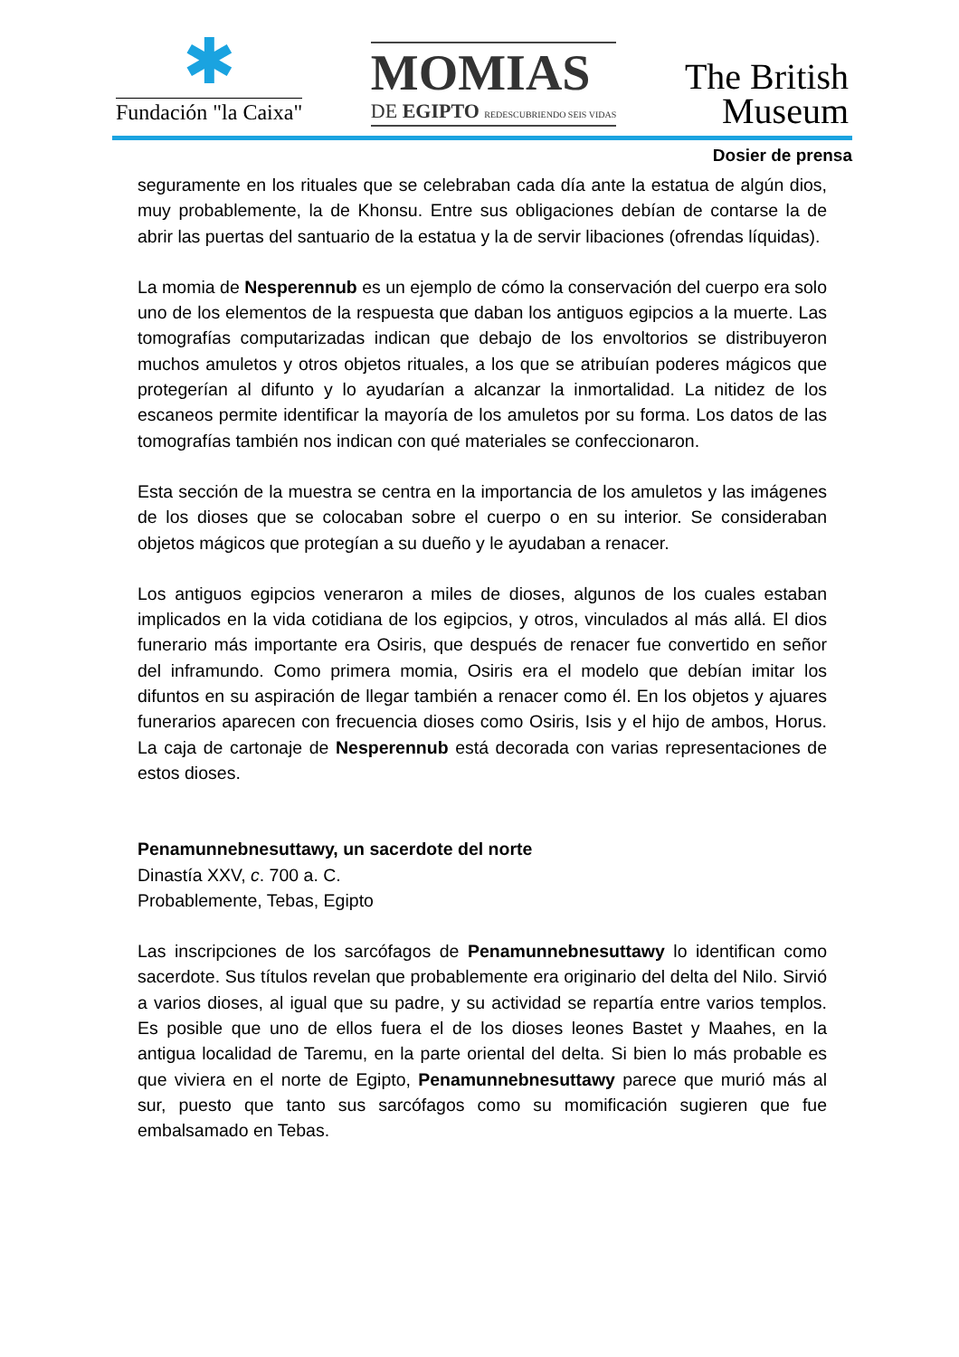✱
Fundación "la Caixa"
MOMIAS
DE EGIPTO REDESCUBRIENDO SEIS VIDAS
The British
Museum
Dosier de prensa
seguramente en los rituales que se celebraban cada día ante la estatua de algún dios, muy probablemente, la de Khonsu. Entre sus obligaciones debían de contarse la de abrir las puertas del santuario de la estatua y la de servir libaciones (ofrendas líquidas).
La momia de Nesperennub es un ejemplo de cómo la conservación del cuerpo era solo uno de los elementos de la respuesta que daban los antiguos egipcios a la muerte. Las tomografías computarizadas indican que debajo de los envoltorios se distribuyeron muchos amuletos y otros objetos rituales, a los que se atribuían poderes mágicos que protegerían al difunto y lo ayudarían a alcanzar la inmortalidad. La nitidez de los escaneos permite identificar la mayoría de los amuletos por su forma. Los datos de las tomografías también nos indican con qué materiales se confeccionaron.
Esta sección de la muestra se centra en la importancia de los amuletos y las imágenes de los dioses que se colocaban sobre el cuerpo o en su interior. Se consideraban objetos mágicos que protegían a su dueño y le ayudaban a renacer.
Los antiguos egipcios veneraron a miles de dioses, algunos de los cuales estaban implicados en la vida cotidiana de los egipcios, y otros, vinculados al más allá. El dios funerario más importante era Osiris, que después de renacer fue convertido en señor del inframundo. Como primera momia, Osiris era el modelo que debían imitar los difuntos en su aspiración de llegar también a renacer como él. En los objetos y ajuares funerarios aparecen con frecuencia dioses como Osiris, Isis y el hijo de ambos, Horus. La caja de cartonaje de Nesperennub está decorada con varias representaciones de estos dioses.
Penamunnebnesuttawy, un sacerdote del norte
Dinastía XXV, c. 700 a. C.
Probablemente, Tebas, Egipto
Las inscripciones de los sarcófagos de Penamunnebnesuttawy lo identifican como sacerdote. Sus títulos revelan que probablemente era originario del delta del Nilo. Sirvió a varios dioses, al igual que su padre, y su actividad se repartía entre varios templos. Es posible que uno de ellos fuera el de los dioses leones Bastet y Maahes, en la antigua localidad de Taremu, en la parte oriental del delta. Si bien lo más probable es que viviera en el norte de Egipto, Penamunnebnesuttawy parece que murió más al sur, puesto que tanto sus sarcófagos como su momificación sugieren que fue embalsamado en Tebas.